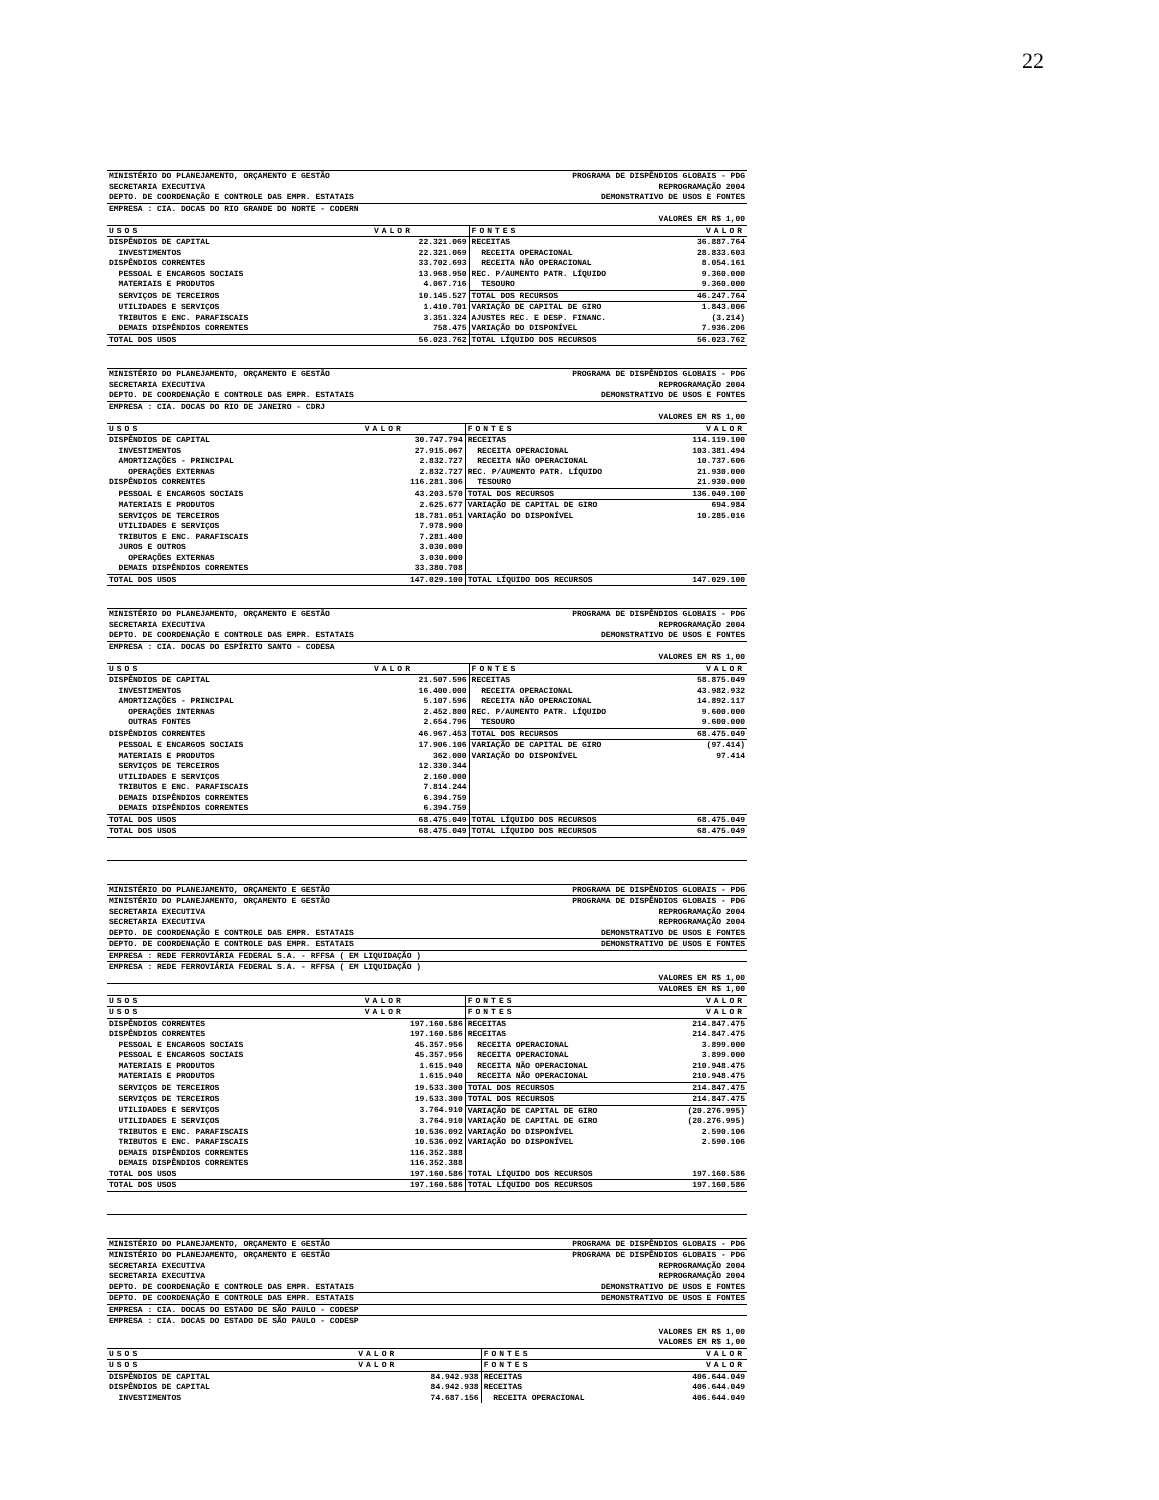22
| MINISTÉRIO DO PLANEJAMENTO, ORÇAMENTO E GESTÃO | | PROGRAMA DE DISPÊNDIOS GLOBAIS - PDG | |
| SECRETARIA EXECUTIVA | | REPROGRAMAÇÃO 2004 | |
| DEPTO. DE COORDENAÇÃO E CONTROLE DAS EMPR. ESTATAIS | | DEMONSTRATIVO DE USOS E FONTES | |
| EMPRESA : CIA. DOCAS DO RIO GRANDE DO NORTE - CODERN | | | |
| VALORES EM R$ 1,00 | | | |
| USOS | VALOR | FONTES | VALOR |
| DISPÊNDIOS DE CAPITAL | 22.321.069 | RECEITAS | 36.887.764 |
| INVESTIMENTOS | 22.321.069 | RECEITA OPERACIONAL | 28.833.603 |
| DISPÊNDIOS CORRENTES | 33.702.693 | RECEITA NÃO OPERACIONAL | 8.054.161 |
| PESSOAL E ENCARGOS SOCIAIS | 13.968.950 | REC. P/AUMENTO PATR. LÍQUIDO | 9.360.000 |
| MATERIAIS E PRODUTOS | 4.067.716 | TESOURO | 9.360.000 |
| SERVIÇOS DE TERCEIROS | 10.145.527 | TOTAL DOS RECURSOS | 46.247.764 |
| UTILIDADES E SERVIÇOS | 1.410.701 | VARIAÇÃO DE CAPITAL DE GIRO | 1.843.006 |
| TRIBUTOS E ENC. PARAFISCAIS | 3.351.324 | AJUSTES REC. E DESP. FINANC. | (3.214) |
| DEMAIS DISPÊNDIOS CORRENTES | 758.475 | VARIAÇÃO DO DISPONÍVEL | 7.936.206 |
| TOTAL DOS USOS | 56.023.762 | TOTAL LÍQUIDO DOS RECURSOS | 56.023.762 |
| MINISTÉRIO DO PLANEJAMENTO, ORÇAMENTO E GESTÃO | | PROGRAMA DE DISPÊNDIOS GLOBAIS - PDG | |
| SECRETARIA EXECUTIVA | | REPROGRAMAÇÃO 2004 | |
| DEPTO. DE COORDENAÇÃO E CONTROLE DAS EMPR. ESTATAIS | | DEMONSTRATIVO DE USOS E FONTES | |
| EMPRESA : CIA. DOCAS DO RIO DE JANEIRO - CDRJ | | | |
| VALORES EM R$ 1,00 | | | |
| USOS | VALOR | FONTES | VALOR |
| DISPÊNDIOS DE CAPITAL | 30.747.794 | RECEITAS | 114.119.100 |
| INVESTIMENTOS | 27.915.067 | RECEITA OPERACIONAL | 103.381.494 |
| AMORTIZAÇÕES - PRINCIPAL | 2.832.727 | RECEITA NÃO OPERACIONAL | 10.737.606 |
| OPERAÇÕES EXTERNAS | 2.832.727 | REC. P/AUMENTO PATR. LÍQUIDO | 21.930.000 |
| DISPÊNDIOS CORRENTES | 116.281.306 | TESOURO | 21.930.000 |
| PESSOAL E ENCARGOS SOCIAIS | 43.203.570 | TOTAL DOS RECURSOS | 136.049.100 |
| MATERIAIS E PRODUTOS | 2.625.677 | VARIAÇÃO DE CAPITAL DE GIRO | 694.984 |
| SERVIÇOS DE TERCEIROS | 18.781.051 | VARIAÇÃO DO DISPONÍVEL | 10.285.016 |
| UTILIDADES E SERVIÇOS | 7.978.900 | | |
| TRIBUTOS E ENC. PARAFISCAIS | 7.281.400 | | |
| JUROS E OUTROS | 3.030.000 | | |
| OPERAÇÕES EXTERNAS | 3.030.000 | | |
| DEMAIS DISPÊNDIOS CORRENTES | 33.380.708 | | |
| TOTAL DOS USOS | 147.029.100 | TOTAL LÍQUIDO DOS RECURSOS | 147.029.100 |
| MINISTÉRIO DO PLANEJAMENTO, ORÇAMENTO E GESTÃO | | PROGRAMA DE DISPÊNDIOS GLOBAIS - PDG | |
| SECRETARIA EXECUTIVA | | REPROGRAMAÇÃO 2004 | |
| DEPTO. DE COORDENAÇÃO E CONTROLE DAS EMPR. ESTATAIS | | DEMONSTRATIVO DE USOS E FONTES | |
| EMPRESA : CIA. DOCAS DO ESPÍRITO SANTO - CODESA | | | |
| VALORES EM R$ 1,00 | | | |
| USOS | VALOR | FONTES | VALOR |
| DISPÊNDIOS DE CAPITAL | 21.507.596 | RECEITAS | 58.875.049 |
| INVESTIMENTOS | 16.400.000 | RECEITA OPERACIONAL | 43.982.932 |
| AMORTIZAÇÕES - PRINCIPAL | 5.107.596 | RECEITA NÃO OPERACIONAL | 14.892.117 |
| OPERAÇÕES INTERNAS | 2.452.800 | REC. P/AUMENTO PATR. LÍQUIDO | 9.600.000 |
| OUTRAS FONTES | 2.654.796 | TESOURO | 9.600.000 |
| DISPÊNDIOS CORRENTES | 46.967.453 | TOTAL DOS RECURSOS | 68.475.049 |
| PESSOAL E ENCARGOS SOCIAIS | 17.906.106 | VARIAÇÃO DE CAPITAL DE GIRO | (97.414) |
| MATERIAIS E PRODUTOS | 362.000 | VARIAÇÃO DO DISPONÍVEL | 97.414 |
| SERVIÇOS DE TERCEIROS | 12.330.344 | | |
| UTILIDADES E SERVIÇOS | 2.160.000 | | |
| TRIBUTOS E ENC. PARAFISCAIS | 7.814.244 | | |
| DEMAIS DISPÊNDIOS CORRENTES | 6.394.759 | | |
| DEMAIS DISPÊNDIOS CORRENTES | 6.394.759 | | |
| TOTAL DOS USOS | 68.475.049 | TOTAL LÍQUIDO DOS RECURSOS | 68.475.049 |
| TOTAL DOS USOS | 68.475.049 | TOTAL LÍQUIDO DOS RECURSOS | 68.475.049 |
| MINISTÉRIO DO PLANEJAMENTO, ORÇAMENTO E GESTÃO | | PROGRAMA DE DISPÊNDIOS GLOBAIS - PDG | |
| MINISTÉRIO DO PLANEJAMENTO, ORÇAMENTO E GESTÃO | | PROGRAMA DE DISPÊNDIOS GLOBAIS - PDG | |
| SECRETARIA EXECUTIVA | | REPROGRAMAÇÃO 2004 | |
| SECRETARIA EXECUTIVA | | REPROGRAMAÇÃO 2004 | |
| DEPTO. DE COORDENAÇÃO E CONTROLE DAS EMPR. ESTATAIS | | DEMONSTRATIVO DE USOS E FONTES | |
| DEPTO. DE COORDENAÇÃO E CONTROLE DAS EMPR. ESTATAIS | | DEMONSTRATIVO DE USOS E FONTES | |
| EMPRESA : REDE FERROVIÁRIA FEDERAL S.A. - RFFSA ( EM LIQUIDAÇÃO ) | | | |
| EMPRESA : REDE FERROVIÁRIA FEDERAL S.A. - RFFSA ( EM LIQUIDAÇÃO ) | | | |
| VALORES EM R$ 1,00 | | | |
| VALORES EM R$ 1,00 | | | |
| USOS | VALOR | FONTES | VALOR |
| USOS | VALOR | FONTES | VALOR |
| DISPÊNDIOS CORRENTES | 197.160.586 | RECEITAS | 214.847.475 |
| DISPÊNDIOS CORRENTES | 197.160.586 | RECEITAS | 214.847.475 |
| PESSOAL E ENCARGOS SOCIAIS | 45.357.956 | RECEITA OPERACIONAL | 3.899.000 |
| PESSOAL E ENCARGOS SOCIAIS | 45.357.956 | RECEITA OPERACIONAL | 3.899.000 |
| MATERIAIS E PRODUTOS | 1.615.940 | RECEITA NÃO OPERACIONAL | 210.948.475 |
| MATERIAIS E PRODUTOS | 1.615.940 | RECEITA NÃO OPERACIONAL | 210.948.475 |
| SERVIÇOS DE TERCEIROS | 19.533.300 | TOTAL DOS RECURSOS | 214.847.475 |
| SERVIÇOS DE TERCEIROS | 19.533.300 | TOTAL DOS RECURSOS | 214.847.475 |
| UTILIDADES E SERVIÇOS | 3.764.910 | VARIAÇÃO DE CAPITAL DE GIRO | (20.276.995) |
| UTILIDADES E SERVIÇOS | 3.764.910 | VARIAÇÃO DE CAPITAL DE GIRO | (20.276.995) |
| TRIBUTOS E ENC. PARAFISCAIS | 10.536.092 | VARIAÇÃO DO DISPONÍVEL | 2.590.106 |
| TRIBUTOS E ENC. PARAFISCAIS | 10.536.092 | VARIAÇÃO DO DISPONÍVEL | 2.590.106 |
| DEMAIS DISPÊNDIOS CORRENTES | 116.352.388 | | |
| DEMAIS DISPÊNDIOS CORRENTES | 116.352.388 | | |
| TOTAL DOS USOS | 197.160.586 | TOTAL LÍQUIDO DOS RECURSOS | 197.160.586 |
| TOTAL DOS USOS | 197.160.586 | TOTAL LÍQUIDO DOS RECURSOS | 197.160.586 |
| MINISTÉRIO DO PLANEJAMENTO, ORÇAMENTO E GESTÃO | | PROGRAMA DE DISPÊNDIOS GLOBAIS - PDG | |
| MINISTÉRIO DO PLANEJAMENTO, ORÇAMENTO E GESTÃO | | PROGRAMA DE DISPÊNDIOS GLOBAIS - PDG | |
| SECRETARIA EXECUTIVA | | REPROGRAMAÇÃO 2004 | |
| SECRETARIA EXECUTIVA | | REPROGRAMAÇÃO 2004 | |
| DEPTO. DE COORDENAÇÃO E CONTROLE DAS EMPR. ESTATAIS | | DEMONSTRATIVO DE USOS E FONTES | |
| DEPTO. DE COORDENAÇÃO E CONTROLE DAS EMPR. ESTATAIS | | DEMONSTRATIVO DE USOS E FONTES | |
| EMPRESA : CIA. DOCAS DO ESTADO DE SÃO PAULO - CODESP | | | |
| EMPRESA : CIA. DOCAS DO ESTADO DE SÃO PAULO - CODESP | | | |
| VALORES EM R$ 1,00 | | | |
| VALORES EM R$ 1,00 | | | |
| USOS | VALOR | FONTES | VALOR |
| USOS | VALOR | FONTES | VALOR |
| DISPÊNDIOS DE CAPITAL | 84.942.938 | RECEITAS | 406.644.049 |
| DISPÊNDIOS DE CAPITAL | 84.942.938 | RECEITAS | 406.644.049 |
| INVESTIMENTOS | 74.687.156 | RECEITA OPERACIONAL | 406.644.049 |